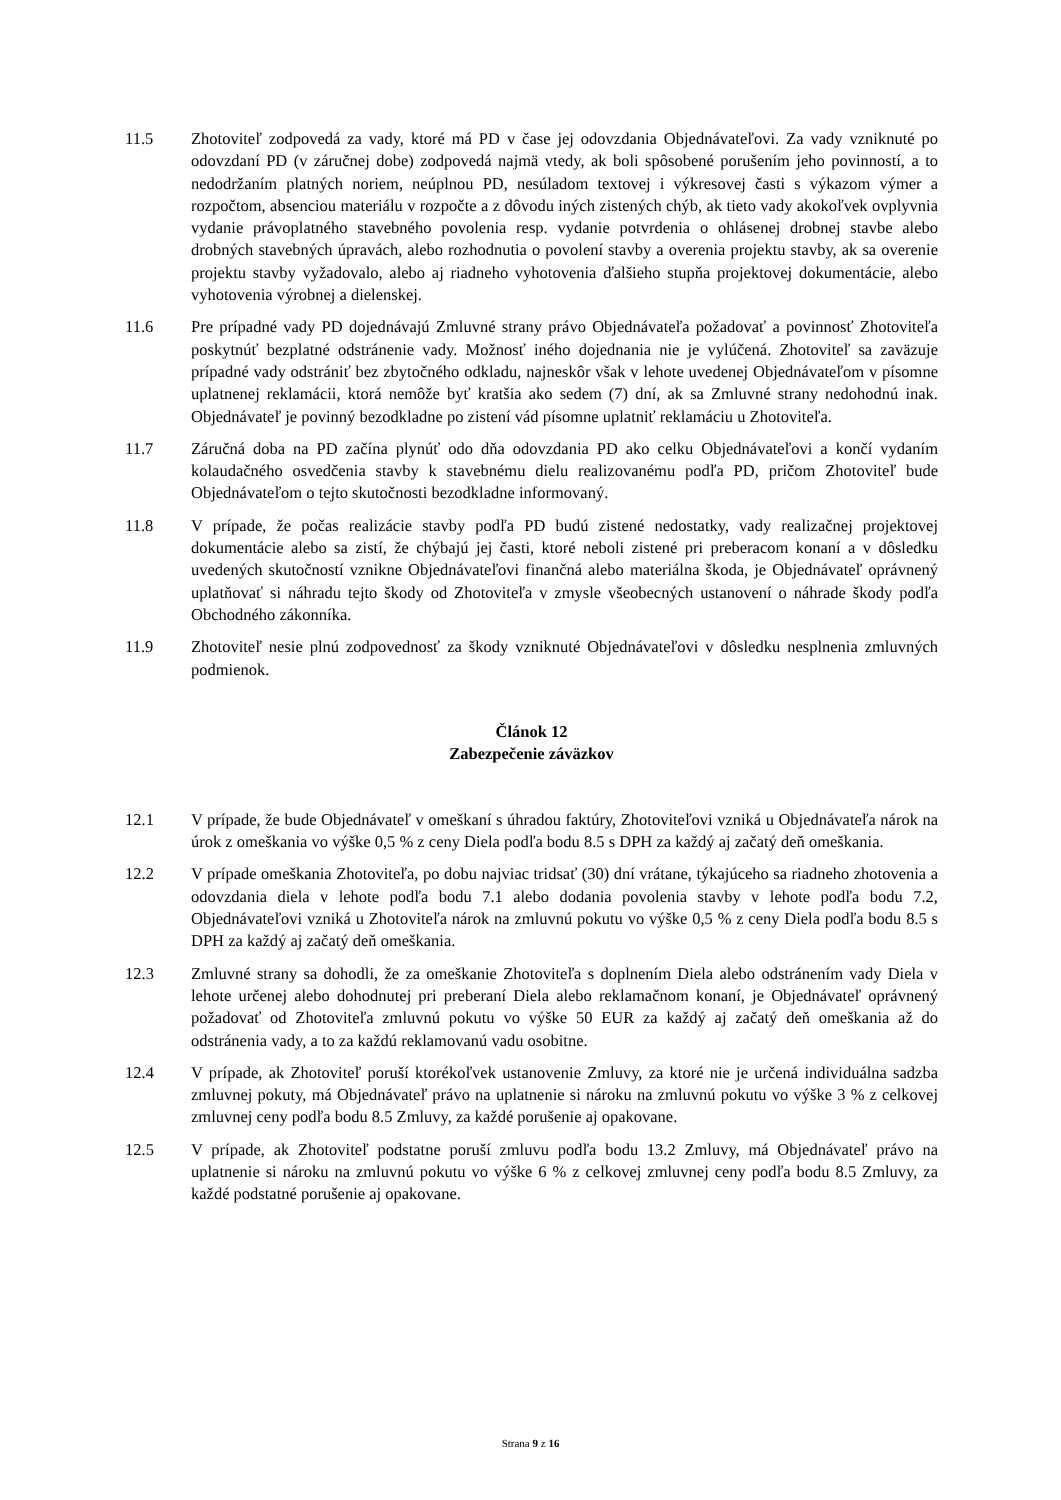11.5 Zhotoviteľ zodpovedá za vady, ktoré má PD v čase jej odovzdania Objednávateľovi. Za vady vzniknuté po odovzdaní PD (v záručnej dobe) zodpovedá najmä vtedy, ak boli spôsobené porušením jeho povinností, a to nedodržaním platných noriem, neúplnou PD, nesúladom textovej i výkresovej časti s výkazom výmer a rozpočtom, absenciou materiálu v rozpočte a z dôvodu iných zistených chýb, ak tieto vady akokoľvek ovplyvnia vydanie právoplatného stavebného povolenia resp. vydanie potvrdenia o ohlásenej drobnej stavbe alebo drobných stavebných úpravách, alebo rozhodnutia o povolení stavby a overenia projektu stavby, ak sa overenie projektu stavby vyžadovalo, alebo aj riadneho vyhotovenia ďalšieho stupňa projektovej dokumentácie, alebo vyhotovenia výrobnej a dielenskej.
11.6 Pre prípadné vady PD dojednávajú Zmluvné strany právo Objednávateľa požadovať a povinnosť Zhotoviteľa poskytnúť bezplatné odstránenie vady. Možnosť iného dojednania nie je vylúčená. Zhotoviteľ sa zaväzuje prípadné vady odstrániť bez zbytočného odkladu, najneskôr však v lehote uvedenej Objednávateľom v písomne uplatnenej reklamácii, ktorá nemôže byť kratšia ako sedem (7) dní, ak sa Zmluvné strany nedohodnú inak. Objednávateľ je povinný bezodkladne po zistení vád písomne uplatniť reklamáciu u Zhotoviteľa.
11.7 Záručná doba na PD začína plynúť odo dňa odovzdania PD ako celku Objednávateľovi a končí vydaním kolaudačného osvedčenia stavby k stavebnému dielu realizovanému podľa PD, pričom Zhotoviteľ bude Objednávateľom o tejto skutočnosti bezodkladne informovaný.
11.8 V prípade, že počas realizácie stavby podľa PD budú zistené nedostatky, vady realizačnej projektovej dokumentácie alebo sa zistí, že chýbajú jej časti, ktoré neboli zistené pri preberacom konaní a v dôsledku uvedených skutočností vznikne Objednávateľovi finančná alebo materiálna škoda, je Objednávateľ oprávnený uplatňovať si náhradu tejto škody od Zhotoviteľa v zmysle všeobecných ustanovení o náhrade škody podľa Obchodného zákonníka.
11.9 Zhotoviteľ nesie plnú zodpovednosť za škody vzniknuté Objednávateľovi v dôsledku nesplnenia zmluvných podmienok.
Článok 12
Zabezpečenie záväzkov
12.1 V prípade, že bude Objednávateľ v omeškaní s úhradou faktúry, Zhotoviteľovi vzniká u Objednávateľa nárok na úrok z omeškania vo výške 0,5 % z ceny Diela podľa bodu 8.5 s DPH za každý aj začatý deň omeškania.
12.2 V prípade omeškania Zhotoviteľa, po dobu najviac tridsať (30) dní vrátane, týkajúceho sa riadneho zhotovenia a odovzdania diela v lehote podľa bodu 7.1 alebo dodania povolenia stavby v lehote podľa bodu 7.2, Objednávateľovi vzniká u Zhotoviteľa nárok na zmluvnú pokutu vo výške 0,5 % z ceny Diela podľa bodu 8.5 s DPH za každý aj začatý deň omeškania.
12.3 Zmluvné strany sa dohodli, že za omeškanie Zhotoviteľa s doplnením Diela alebo odstránením vady Diela v lehote určenej alebo dohodnutej pri preberaní Diela alebo reklamačnom konaní, je Objednávateľ oprávnený požadovať od Zhotoviteľa zmluvnú pokutu vo výške 50 EUR za každý aj začatý deň omeškania až do odstránenia vady, a to za každú reklamovanú vadu osobitne.
12.4 V prípade, ak Zhotoviteľ poruší ktorékoľvek ustanovenie Zmluvy, za ktoré nie je určená individuálna sadzba zmluvnej pokuty, má Objednávateľ právo na uplatnenie si nároku na zmluvnú pokutu vo výške 3 % z celkovej zmluvnej ceny podľa bodu 8.5 Zmluvy, za každé porušenie aj opakovane.
12.5 V prípade, ak Zhotoviteľ podstatne poruší zmluvu podľa bodu 13.2 Zmluvy, má Objednávateľ právo na uplatnenie si nároku na zmluvnú pokutu vo výške 6 % z celkovej zmluvnej ceny podľa bodu 8.5 Zmluvy, za každé podstatné porušenie aj opakovane.
Strana 9 z 16